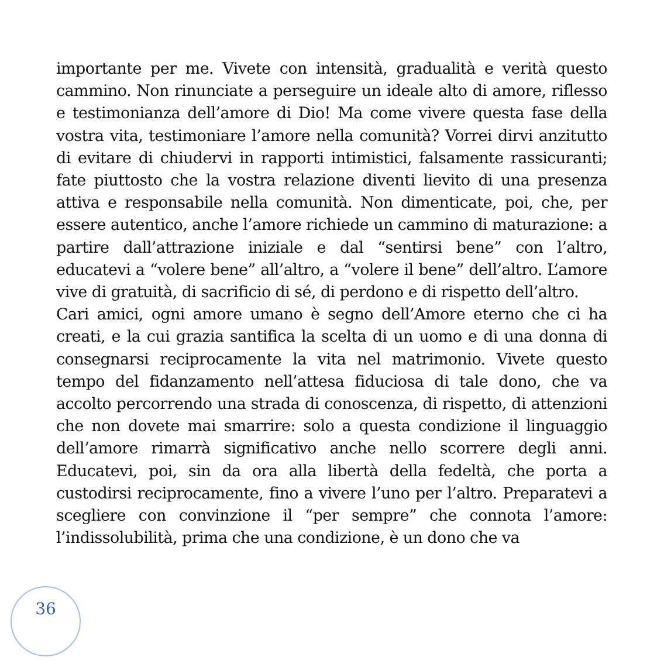importante per me. Vivete con intensità, gradualità e verità questo cammino. Non rinunciate a perseguire un ideale alto di amore, riflesso e testimonianza dell’amore di Dio! Ma come vivere questa fase della vostra vita, testimoniare l’amore nella comunità? Vorrei dirvi anzitutto di evitare di chiudervi in rapporti intimistici, falsamente rassicuranti; fate piuttosto che la vostra relazione diventi lievito di una presenza attiva e responsabile nella comunità. Non dimenticate, poi, che, per essere autentico, anche l’amore richiede un cammino di maturazione: a partire dall’attrazione iniziale e dal “sentirsi bene” con l’altro, educatevi a “volere bene” all’altro, a “volere il bene” dell’altro. L’amore vive di gratuità, di sacrificio di sé, di perdono e di rispetto dell’altro.
Cari amici, ogni amore umano è segno dell’Amore eterno che ci ha creati, e la cui grazia santifica la scelta di un uomo e di una donna di consegnarsi reciprocamente la vita nel matrimonio. Vivete questo tempo del fidanzamento nell’attesa fiduciosa di tale dono, che va accolto percorrendo una strada di conoscenza, di rispetto, di attenzioni che non dovete mai smarrire: solo a questa condizione il linguaggio dell’amore rimarrà significativo anche nello scorrere degli anni. Educatevi, poi, sin da ora alla libertà della fedeltà, che porta a custodirsi reciprocamente, fino a vivere l’uno per l’altro. Preparatevi a scegliere con convinzione il “per sempre” che connota l’amore: l’indissolubilità, prima che una condizione, è un dono che va
36